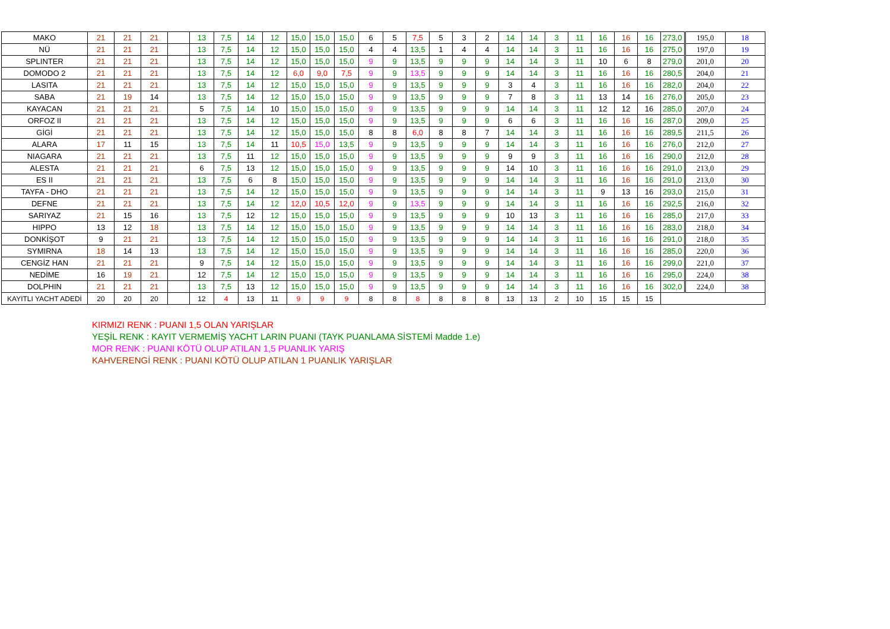| MAKO | 21 | 21 | 21 | | 13 | 7,5 | 14 | 12 | 15,0 | 15,0 | 15,0 | 6 | 5 | 7,5 | 5 | 3 | 2 | 14 | 14 | 3 | 11 | 16 | 16 | 16 | 273,0 | 195,0 | 18 |
| NÜ | 21 | 21 | 21 | | 13 | 7,5 | 14 | 12 | 15,0 | 15,0 | 15,0 | 4 | 4 | 13,5 | 1 | 4 | 4 | 14 | 14 | 3 | 11 | 16 | 16 | 16 | 275,0 | 197,0 | 19 |
| SPLINTER | 21 | 21 | 21 | | 13 | 7,5 | 14 | 12 | 15,0 | 15,0 | 15,0 | 9 | 9 | 13,5 | 9 | 9 | 9 | 14 | 14 | 3 | 11 | 10 | 6 | 8 | 279,0 | 201,0 | 20 |
| DOMODO 2 | 21 | 21 | 21 | | 13 | 7,5 | 14 | 12 | 6,0 | 9,0 | 7,5 | 9 | 9 | 13,5 | 9 | 9 | 9 | 14 | 14 | 3 | 11 | 16 | 16 | 16 | 280,5 | 204,0 | 21 |
| LASITA | 21 | 21 | 21 | | 13 | 7,5 | 14 | 12 | 15,0 | 15,0 | 15,0 | 9 | 9 | 13,5 | 9 | 9 | 9 | 3 | 4 | 3 | 11 | 16 | 16 | 16 | 282,0 | 204,0 | 22 |
| SABA | 21 | 19 | 14 | | 13 | 7,5 | 14 | 12 | 15,0 | 15,0 | 15,0 | 9 | 9 | 13,5 | 9 | 9 | 9 | 7 | 8 | 3 | 11 | 13 | 14 | 16 | 276,0 | 205,0 | 23 |
| KAYACAN | 21 | 21 | 21 | | 5 | 7,5 | 14 | 10 | 15,0 | 15,0 | 15,0 | 9 | 9 | 13,5 | 9 | 9 | 9 | 14 | 14 | 3 | 11 | 12 | 12 | 16 | 285,0 | 207,0 | 24 |
| ORFOZ II | 21 | 21 | 21 | | 13 | 7,5 | 14 | 12 | 15,0 | 15,0 | 15,0 | 9 | 9 | 13,5 | 9 | 9 | 9 | 6 | 6 | 3 | 11 | 16 | 16 | 16 | 287,0 | 209,0 | 25 |
| GİGİ | 21 | 21 | 21 | | 13 | 7,5 | 14 | 12 | 15,0 | 15,0 | 15,0 | 8 | 8 | 6,0 | 8 | 8 | 7 | 14 | 14 | 3 | 11 | 16 | 16 | 16 | 289,5 | 211,5 | 26 |
| ALARA | 17 | 11 | 15 | | 13 | 7,5 | 14 | 11 | 10,5 | 15,0 | 13,5 | 9 | 9 | 13,5 | 9 | 9 | 9 | 14 | 14 | 3 | 11 | 16 | 16 | 16 | 276,0 | 212,0 | 27 |
| NIAGARA | 21 | 21 | 21 | | 13 | 7,5 | 11 | 12 | 15,0 | 15,0 | 15,0 | 9 | 9 | 13,5 | 9 | 9 | 9 | 9 | 9 | 3 | 11 | 16 | 16 | 16 | 290,0 | 212,0 | 28 |
| ALESTA | 21 | 21 | 21 | | 6 | 7,5 | 13 | 12 | 15,0 | 15,0 | 15,0 | 9 | 9 | 13,5 | 9 | 9 | 9 | 14 | 10 | 3 | 11 | 16 | 16 | 16 | 291,0 | 213,0 | 29 |
| ES II | 21 | 21 | 21 | | 13 | 7,5 | 6 | 8 | 15,0 | 15,0 | 15,0 | 9 | 9 | 13,5 | 9 | 9 | 9 | 14 | 14 | 3 | 11 | 16 | 16 | 16 | 291,0 | 213,0 | 30 |
| TAYFA - DHO | 21 | 21 | 21 | | 13 | 7,5 | 14 | 12 | 15,0 | 15,0 | 15,0 | 9 | 9 | 13,5 | 9 | 9 | 9 | 14 | 14 | 3 | 11 | 9 | 13 | 16 | 293,0 | 215,0 | 31 |
| DEFNE | 21 | 21 | 21 | | 13 | 7,5 | 14 | 12 | 12,0 | 10,5 | 12,0 | 9 | 9 | 13,5 | 9 | 9 | 9 | 14 | 14 | 3 | 11 | 16 | 16 | 16 | 292,5 | 216,0 | 32 |
| SARIYAZ | 21 | 15 | 16 | | 13 | 7,5 | 12 | 12 | 15,0 | 15,0 | 15,0 | 9 | 9 | 13,5 | 9 | 9 | 9 | 10 | 13 | 3 | 11 | 16 | 16 | 16 | 285,0 | 217,0 | 33 |
| HIPPO | 13 | 12 | 18 | | 13 | 7,5 | 14 | 12 | 15,0 | 15,0 | 15,0 | 9 | 9 | 13,5 | 9 | 9 | 9 | 14 | 14 | 3 | 11 | 16 | 16 | 16 | 283,0 | 218,0 | 34 |
| DONKİŞOT | 9 | 21 | 21 | | 13 | 7,5 | 14 | 12 | 15,0 | 15,0 | 15,0 | 9 | 9 | 13,5 | 9 | 9 | 9 | 14 | 14 | 3 | 11 | 16 | 16 | 16 | 291,0 | 218,0 | 35 |
| SYMIRNA | 18 | 14 | 13 | | 13 | 7,5 | 14 | 12 | 15,0 | 15,0 | 15,0 | 9 | 9 | 13,5 | 9 | 9 | 9 | 14 | 14 | 3 | 11 | 16 | 16 | 16 | 285,0 | 220,0 | 36 |
| CENGİZ HAN | 21 | 21 | 21 | | 9 | 7,5 | 14 | 12 | 15,0 | 15,0 | 15,0 | 9 | 9 | 13,5 | 9 | 9 | 9 | 14 | 14 | 3 | 11 | 16 | 16 | 16 | 299,0 | 221,0 | 37 |
| NEDİME | 16 | 19 | 21 | | 12 | 7,5 | 14 | 12 | 15,0 | 15,0 | 15,0 | 9 | 9 | 13,5 | 9 | 9 | 9 | 14 | 14 | 3 | 11 | 16 | 16 | 16 | 295,0 | 224,0 | 38 |
| DOLPHIN | 21 | 21 | 21 | | 13 | 7,5 | 13 | 12 | 15,0 | 15,0 | 15,0 | 9 | 9 | 13,5 | 9 | 9 | 9 | 14 | 14 | 3 | 11 | 16 | 16 | 16 | 302,0 | 224,0 | 38 |
| KAYITLI YACHT ADEDİ | 20 | 20 | 20 | | 12 | 4 | 13 | 11 | 9 | 9 | 9 | 8 | 8 | 8 | 8 | 8 | 8 | 13 | 13 | 2 | 10 | 15 | 15 | 15 | | | |
KIRMIZI RENK : PUANI 1,5 OLAN YARIŞLAR
YEŞİL RENK : KAYIT VERMEMİŞ YACHT LARIN PUANI (TAYK PUANLAMA SİSTEMİ Madde 1.e)
MOR RENK : PUANI KÖTÜ OLUP ATILAN 1,5 PUANLIK YARIŞ
KAHVERENGİ RENK : PUANI KÖTÜ OLUP ATILAN 1 PUANLIK YARIŞLAR